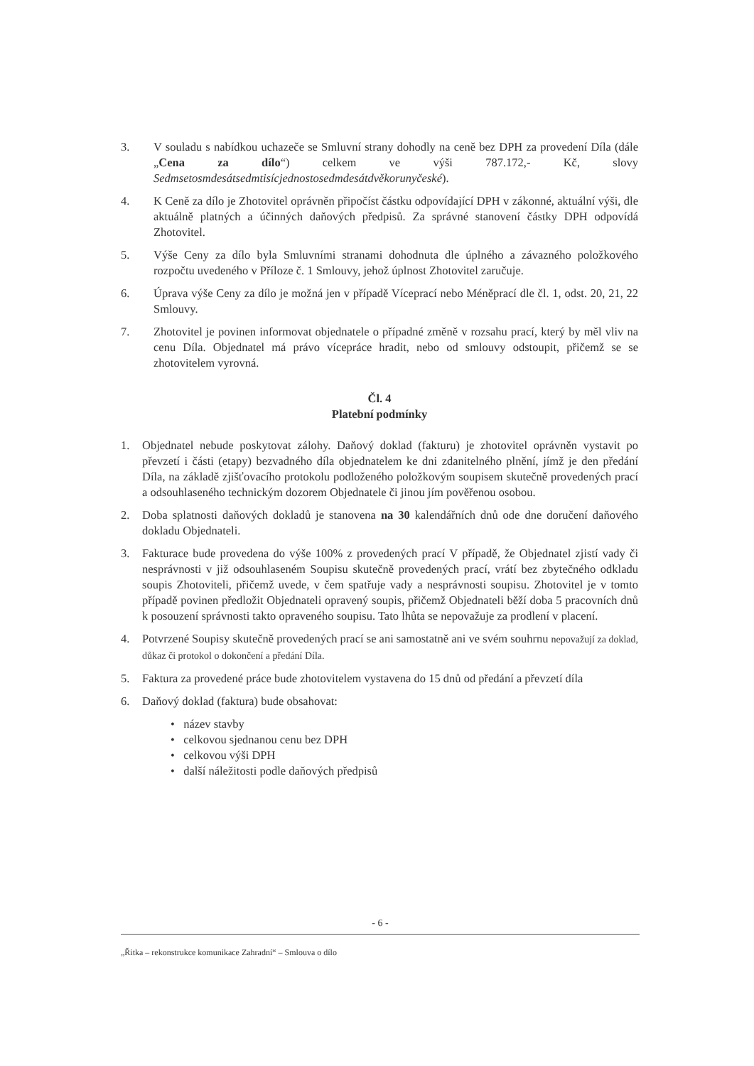3. V souladu s nabídkou uchazeče se Smluvní strany dohodly na ceně bez DPH za provedení Díla (dále „Cena za dílo“) celkem ve výši 787.172,- Kč, slovy Sedmsetosmdesátsedmtisícjednostosedmdesátdvěkorunyčeské).
4. K Ceně za dílo je Zhotovitel oprávněn připočíst částku odpovídající DPH v zákonné, aktuální výši, dle aktuálně platných a účinných daňových předpisů. Za správné stanovení částky DPH odpovídá Zhotovitel.
5. Výše Ceny za dílo byla Smluvními stranami dohodnuta dle úplného a závazného položkového rozpočtu uvedeného v Příloze č. 1 Smlouvy, jehož úplnost Zhotovitel zaručuje.
6. Úprava výše Ceny za dílo je možná jen v případě Víceprací nebo Méněprací dle čl. 1, odst. 20, 21, 22 Smlouvy.
7. Zhotovitel je povinen informovat objednatele o případné změně v rozsahu prací, který by měl vliv na cenu Díla. Objednatel má právo vícepráce hradit, nebo od smlouvy odstoupit, přičemž se se zhotovitelem vyrovná.
Čl. 4
Platební podmínky
1. Objednatel nebude poskytovat zálohy. Daňový doklad (fakturu) je zhotovitel oprávněn vystavit po převzetí i části (etapy) bezvadného díla objednatelem ke dni zdanitelného plnění, jímž je den předání Díla, na základě zjišťovacího protokolu podloženého položkovým soupisem skutečně provedených prací a odsouhlaseného technickým dozorem Objednatele či jinou jím pověřenou osobou.
2. Doba splatnosti daňových dokladů je stanovena na 30 kalendářních dnů ode dne doručení daňového dokladu Objednateli.
3. Fakturace bude provedena do výše 100% z provedených prací V případě, že Objednatel zjistí vady či nesprávnosti v již odsouhlaseném Soupisu skutečně provedených prací, vrátí bez zbytečného odkladu soupis Zhotoviteli, přičemž uvede, v čem spatřuje vady a nesprávnosti soupisu. Zhotovitel je v tomto případě povinen předložit Objednateli opravený soupis, přičemž Objednateli běží doba 5 pracovních dnů k posouzení správnosti takto opraveného soupisu. Tato lhůta se nepovažuje za prodlení v placení.
4. Potvrzené Soupisy skutečně provedených prací se ani samostatně ani ve svém souhrnu nepovažují za doklad, důkaz či protokol o dokončení a předání Díla.
5. Faktura za provedené práce bude zhotovitelem vystavena do 15 dnů od předání a převzetí díla
6. Daňový doklad (faktura) bude obsahovat:
• název stavby
• celkovou sjednanou cenu bez DPH
• celkovou výši DPH
• další náležitosti podle daňových předpisů
- 6 -
„Řitka – rekonstrukce komunikace Zahradní“ – Smlouva o dílo